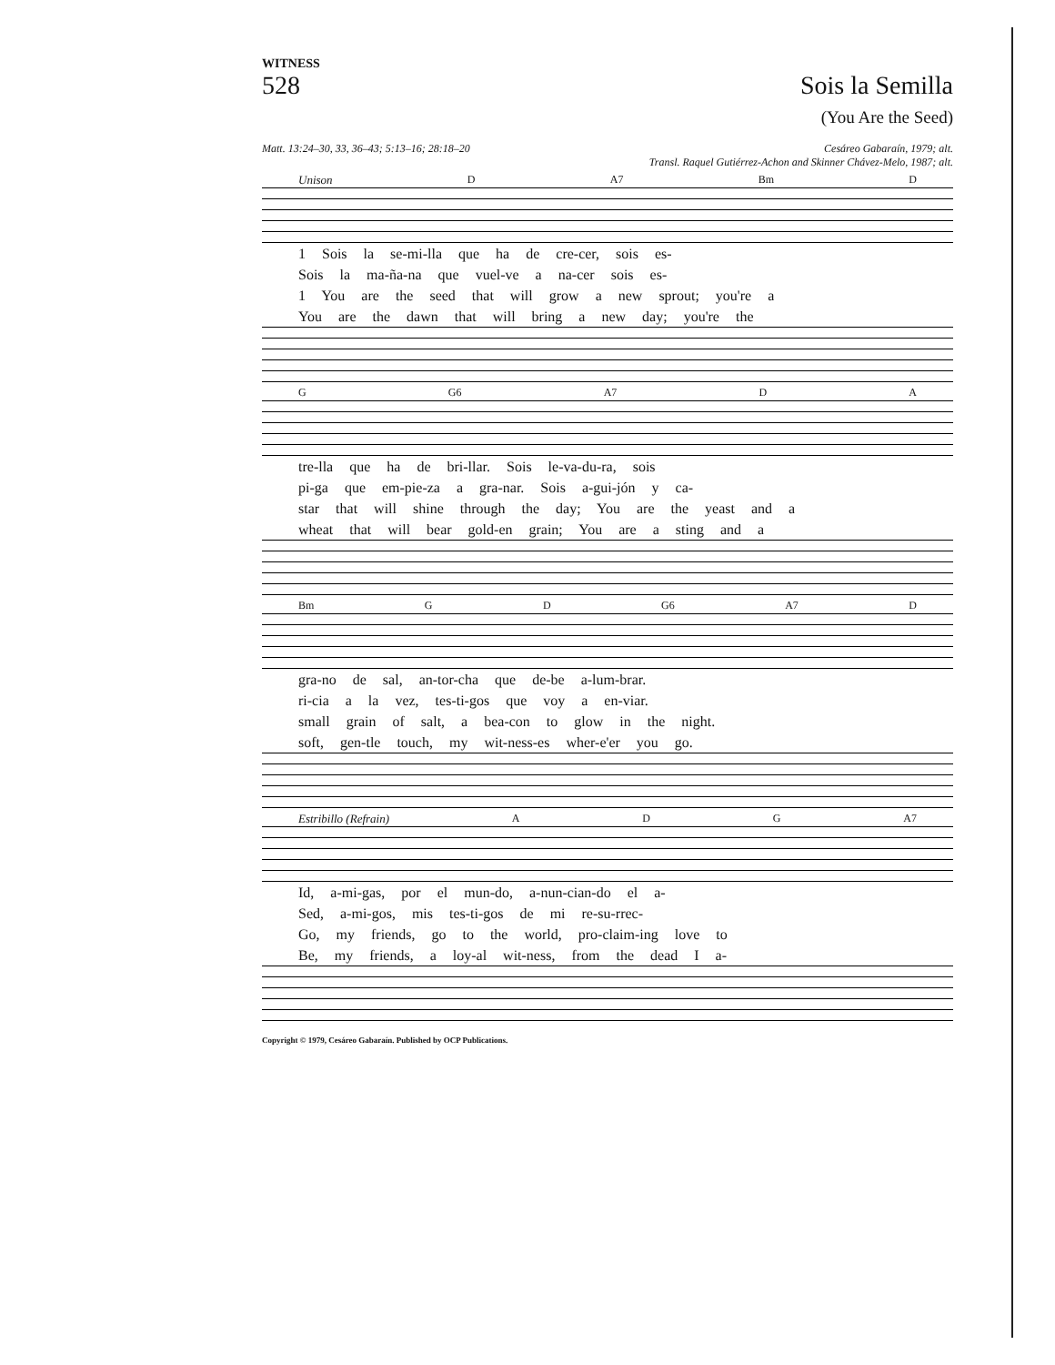WITNESS
528 Sois la Semilla
(You Are the Seed)
Matt. 13:24–30, 33, 36–43; 5:13–16; 28:18–20 Cesáreo Gabaraín, 1979; alt.
Transl. Raquel Gutiérrez-Achon and Skinner Chávez-Melo, 1987; alt.
Unison D A7 Bm D
1 Sois la se-mi-lla que ha de cre-cer, sois es-
Sois la ma-ña-na que vuel-ve a na-cer sois es-
1 You are the seed that will grow a new sprout; you're a
You are the dawn that will bring a new day; you're the
G G6 A7 D A
tre-lla que ha de bri-llar. Sois le-va-du-ra, sois
pi-ga que em-pie-za a gra-nar. Sois a-gui-jón y ca-
star that will shine through the day; You are the yeast and a
wheat that will bear gold-en grain; You are a sting and a
Bm G D G6 A7 D
gra-no de sal, an-tor-cha que de-be a-lum-brar.
ri-cia a la vez, tes-ti-gos que voy a en-viar.
small grain of salt, a bea-con to glow in the night.
soft, gen-tle touch, my wit-ness-es wher-e'er you go.
Estribillo (Refrain) A D G A7
Id, a-mi-gas, por el mun-do, a-nun-cian-do el a-
Sed, a-mi-gos, mis tes-ti-gos de mi re-su-rrec-
Go, my friends, go to the world, pro-claim-ing love to
Be, my friends, a loy-al wit-ness, from the dead I a-
Copyright © 1979, Cesáreo Gabaraín. Published by OCP Publications.